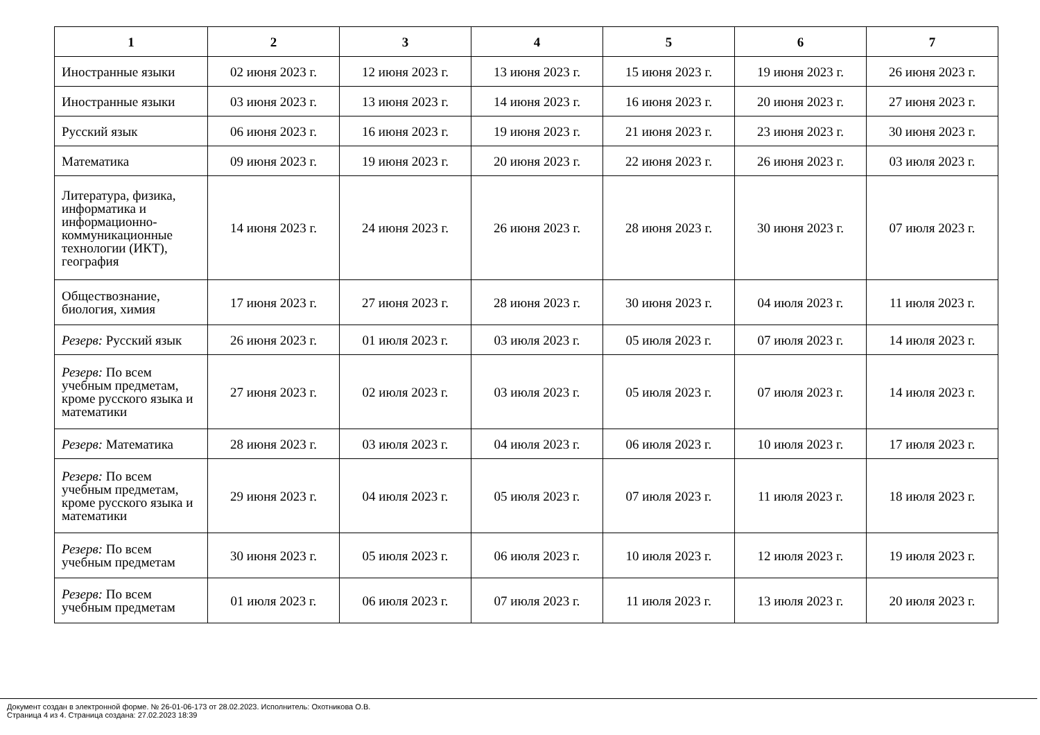| 1 | 2 | 3 | 4 | 5 | 6 | 7 |
| --- | --- | --- | --- | --- | --- | --- |
| Иностранные языки | 02 июня 2023 г. | 12 июня 2023 г. | 13 июня 2023 г. | 15 июня 2023 г. | 19 июня 2023 г. | 26 июня 2023 г. |
| Иностранные языки | 03 июня 2023 г. | 13 июня 2023 г. | 14 июня 2023 г. | 16 июня 2023 г. | 20 июня 2023 г. | 27 июня 2023 г. |
| Русский язык | 06 июня 2023 г. | 16 июня 2023 г. | 19 июня 2023 г. | 21 июня 2023 г. | 23 июня 2023 г. | 30 июня 2023 г. |
| Математика | 09 июня 2023 г. | 19 июня 2023 г. | 20 июня 2023 г. | 22 июня 2023 г. | 26 июня 2023 г. | 03 июля 2023 г. |
| Литература, физика, информатика и информационно-коммуникационные технологии (ИКТ), география | 14 июня 2023 г. | 24 июня 2023 г. | 26 июня 2023 г. | 28 июня 2023 г. | 30 июня 2023 г. | 07 июля 2023 г. |
| Обществознание, биология, химия | 17 июня 2023 г. | 27 июня 2023 г. | 28 июня 2023 г. | 30 июня 2023 г. | 04 июля 2023 г. | 11 июля 2023 г. |
| Резерв: Русский язык | 26 июня 2023 г. | 01 июля 2023 г. | 03 июля 2023 г. | 05 июля 2023 г. | 07 июля 2023 г. | 14 июля 2023 г. |
| Резерв: По всем учебным предметам, кроме русского языка и математики | 27 июня 2023 г. | 02 июля 2023 г. | 03 июля 2023 г. | 05 июля 2023 г. | 07 июля 2023 г. | 14 июля 2023 г. |
| Резерв: Математика | 28 июня 2023 г. | 03 июля 2023 г. | 04 июля 2023 г. | 06 июля 2023 г. | 10 июля 2023 г. | 17 июля 2023 г. |
| Резерв: По всем учебным предметам, кроме русского языка и математики | 29 июня 2023 г. | 04 июля 2023 г. | 05 июля 2023 г. | 07 июля 2023 г. | 11 июля 2023 г. | 18 июля 2023 г. |
| Резерв: По всем учебным предметам | 30 июня 2023 г. | 05 июля 2023 г. | 06 июля 2023 г. | 10 июля 2023 г. | 12 июля 2023 г. | 19 июля 2023 г. |
| Резерв: По всем учебным предметам | 01 июля 2023 г. | 06 июля 2023 г. | 07 июля 2023 г. | 11 июля 2023 г. | 13 июля 2023 г. | 20 июля 2023 г. |
Документ создан в электронной форме. № 26-01-06-173 от 28.02.2023. Исполнитель: Охотникова О.В.
Страница 4 из 4. Страница создана: 27.02.2023 18:39